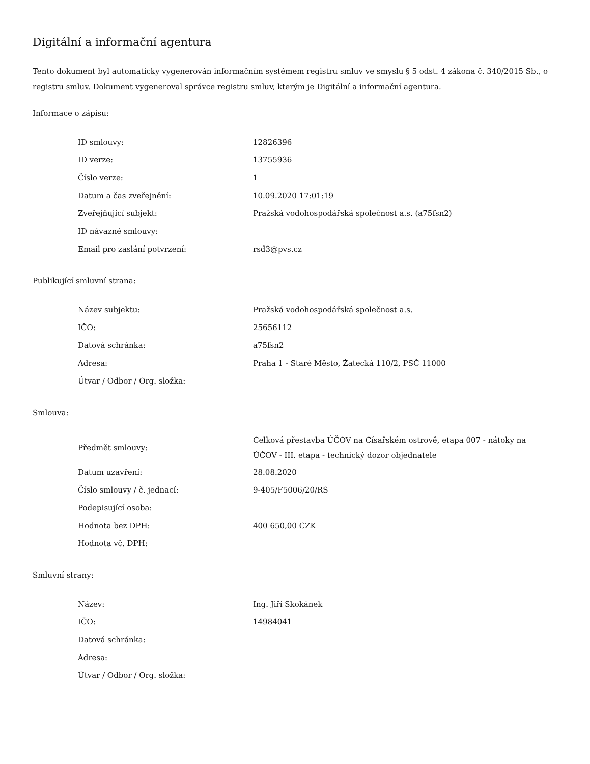Digitální a informační agentura
Tento dokument byl automaticky vygenerován informačním systémem registru smluv ve smyslu § 5 odst. 4 zákona č. 340/2015 Sb., o registru smluv. Dokument vygeneroval správce registru smluv, kterým je Digitální a informační agentura.
Informace o zápisu:
| ID smlouvy: | 12826396 |
| ID verze: | 13755936 |
| Číslo verze: | 1 |
| Datum a čas zveřejnění: | 10.09.2020 17:01:19 |
| Zveřejňující subjekt: | Pražská vodohospodářská společnost a.s. (a75fsn2) |
| ID návazné smlouvy: | |
| Email pro zaslání potvrzení: | rsd3@pvs.cz |
Publikující smluvní strana:
| Název subjektu: | Pražská vodohospodářská společnost a.s. |
| IČO: | 25656112 |
| Datová schránka: | a75fsn2 |
| Adresa: | Praha 1 - Staré Město, Žatecká 110/2, PSČ 11000 |
| Útvar / Odbor / Org. složka: | |
Smlouva:
| Předmět smlouvy: | Celková přestavba ÚČOV na Císařském ostrově, etapa 007 - nátoky na ÚČOV - III. etapa - technický dozor objednatele |
| Datum uzavření: | 28.08.2020 |
| Číslo smlouvy / č. jednací: | 9-405/F5006/20/RS |
| Podepisující osoba: | |
| Hodnota bez DPH: | 400 650,00 CZK |
| Hodnota vč. DPH: | |
Smluvní strany:
| Název: | Ing. Jiří Skokánek |
| IČO: | 14984041 |
| Datová schránka: | |
| Adresa: | |
| Útvar / Odbor / Org. složka: | |